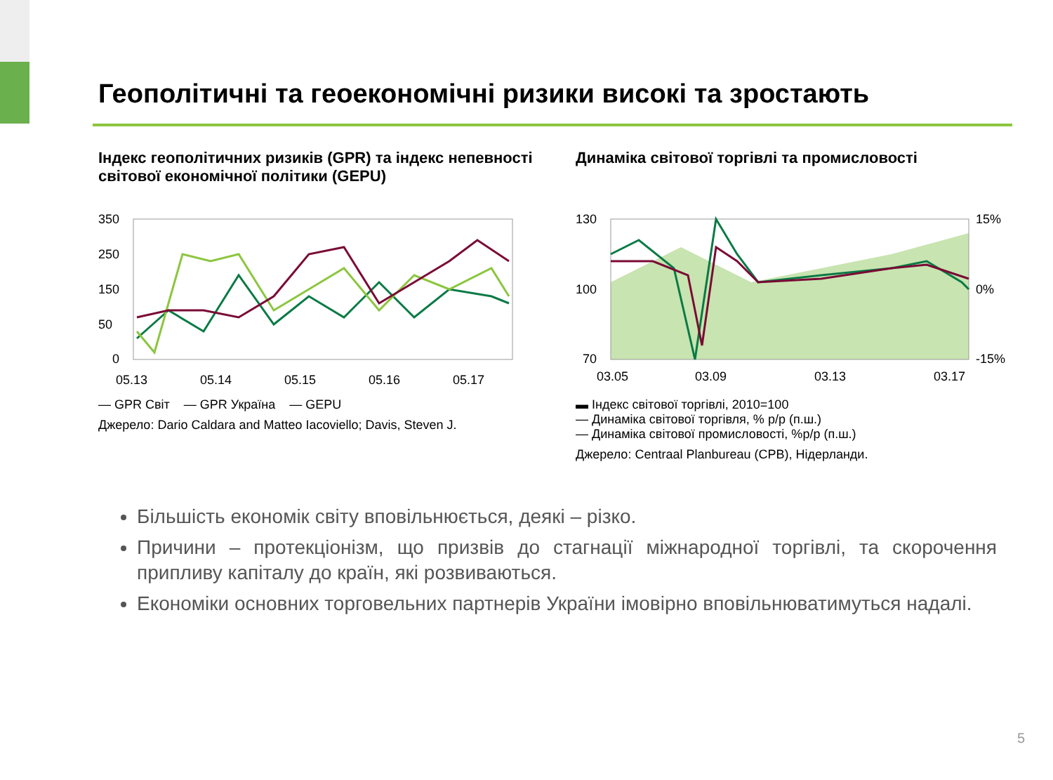Геополітичні та геоекономічні ризики високі та зростають
Індекс геополітичних ризиків (GPR) та індекс непевності світової економічної політики (GEPU)
350
250
150
50
0
05.13
05.14
05.15
05.16
05.17
— GPR Світ — GPR Україна — GEPU
Джерело: Dario Caldara and Matteo Iacoviello; Davis, Steven J.
Динаміка світової торгівлі та промисловості
130
100
70
15%
0%
-15%
03.05
03.09
03.13
03.17
▬ Індекс світової торгівлі, 2010=100
— Динаміка світової торгівля, % р/р (п.ш.)
— Динаміка світової промисловості, %р/р (п.ш.)
Джерело: Centraal Planbureau (CPB), Нідерланди.
Більшість економік світу вповільнюється, деякі – різко.
Причини – протекціонізм, що призвів до стагнації міжнародної торгівлі, та скорочення припливу капіталу до країн, які розвиваються.
Економіки основних торговельних партнерів України імовірно вповільнюватимуться надалі.
5